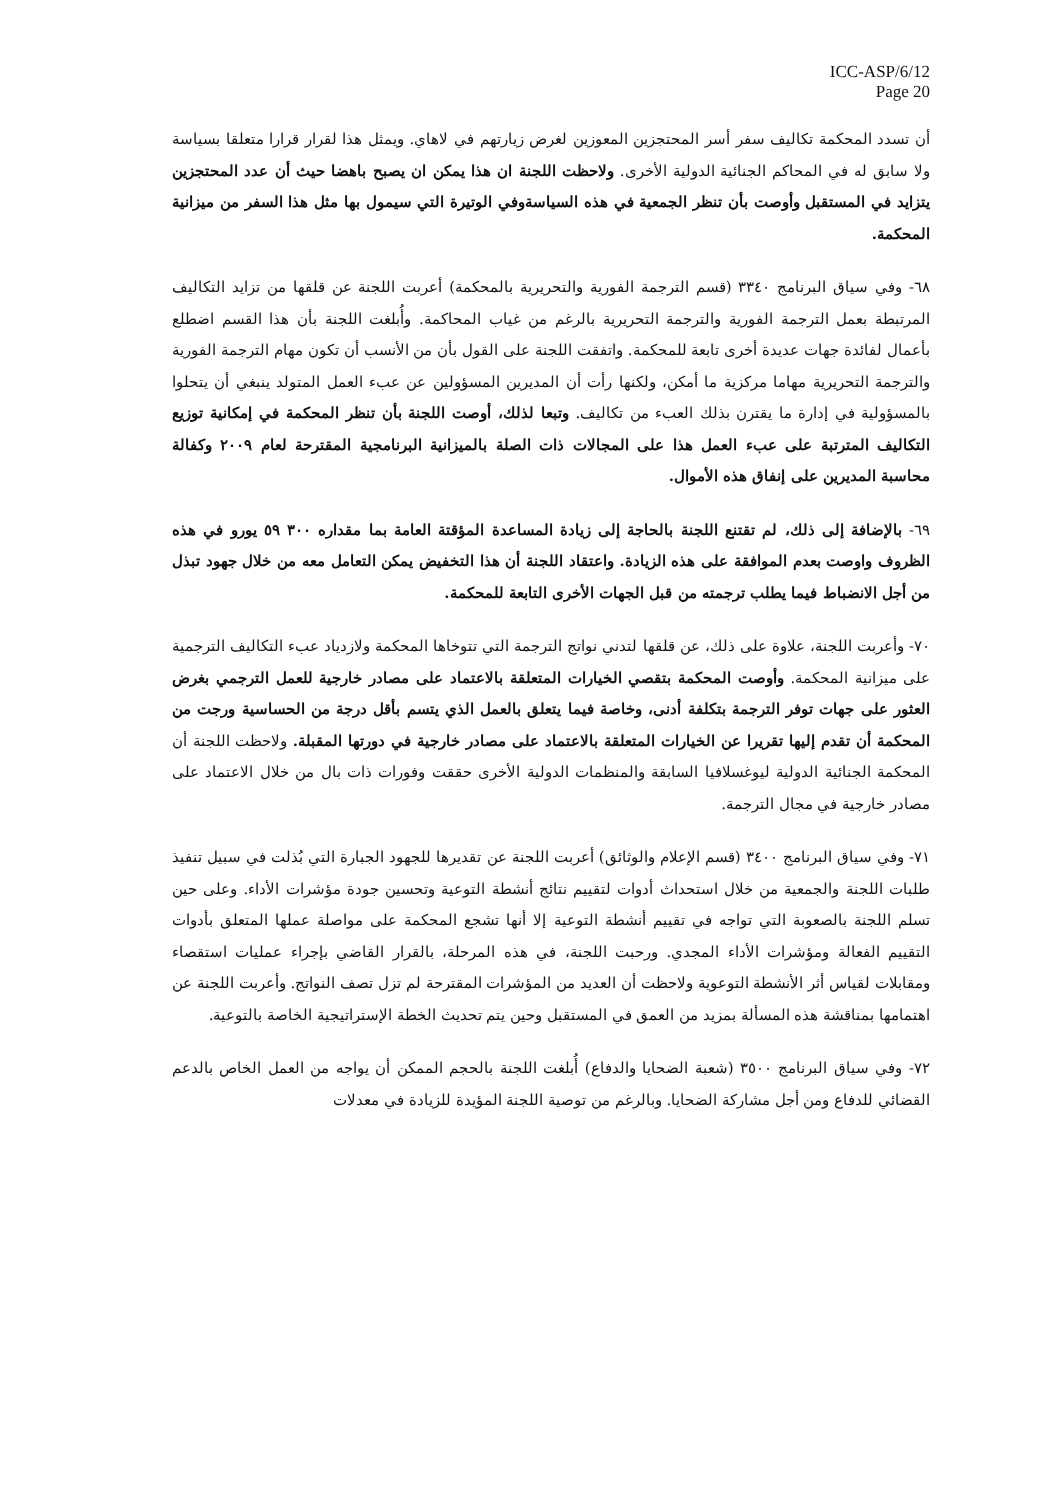ICC-ASP/6/12
Page 20
أن تسدد المحكمة تكاليف سفر أسر المحتجزين المعوزين لغرض زيارتهم في لاهاي. ويمثل هذا لقرار قرارا متعلقا بسياسة ولا سابق له في المحاكم الجنائية الدولية الأخرى. ولاحظت اللجنة ان هذا يمكن ان يصبح باهضا حيث أن عدد المحتجزين يتزايد في المستقبل وأوصت بأن تنظر الجمعية في هذه السياسةوفي الوتيرة التي سيمول بها مثل هذا السفر من ميزانية المحكمة.
٦٨- وفي سياق البرنامج ٣٣٤٠ (قسم الترجمة الفورية والتحريرية بالمحكمة) أعربت اللجنة عن قلقها من تزايد التكاليف المرتبطة بعمل الترجمة الفورية والترجمة التحريرية بالرغم من غياب المحاكمة. وأُبلغت اللجنة بأن هذا القسم اضطلع بأعمال لفائدة جهات عديدة أخرى تابعة للمحكمة. واتفقت اللجنة على القول بأن من الأنسب أن تكون مهام الترجمة الفورية والترجمة التحريرية مهاما مركزية ما أمكن، ولكنها رأت أن المديرين المسؤولين عن عبء العمل المتولد ينبغي أن يتحلوا بالمسؤولية في إدارة ما يقترن بذلك العبء من تكاليف. وتبعا لذلك، أوصت اللجنة بأن تنظر المحكمة في إمكانية توزيع التكاليف المترتبة على عبء العمل هذا على المجالات ذات الصلة بالميزانية البرنامجية المقترحة لعام ٢٠٠٩ وكفالة محاسبة المديرين على إنفاق هذه الأموال.
٦٩- بالإضافة إلى ذلك، لم تقتنع اللجنة بالحاجة إلى زيادة المساعدة المؤقتة العامة بما مقداره ٣٠٠ ٥٩ يورو في هذه الظروف واوصت بعدم الموافقة على هذه الزيادة. واعتقاد اللجنة أن هذا التخفيض يمكن التعامل معه من خلال جهود تبذل من أجل الانضباط فيما يطلب ترجمته من قبل الجهات الأخرى التابعة للمحكمة.
٧٠- وأعربت اللجنة، علاوة على ذلك، عن قلقها لتدني نواتج الترجمة التي تتوخاها المحكمة ولازدياد عبء التكاليف الترجمية على ميزانية المحكمة. وأوصت المحكمة بتقصي الخيارات المتعلقة بالاعتماد على مصادر خارجية للعمل الترجمي بغرض العثور على جهات توفر الترجمة بتكلفة أدنى، وخاصة فيما يتعلق بالعمل الذي يتسم بأقل درجة من الحساسية ورجت من المحكمة أن تقدم إليها تقريرا عن الخيارات المتعلقة بالاعتماد على مصادر خارجية في دورتها المقبلة. ولاحظت اللجنة أن المحكمة الجنائية الدولية ليوغسلافيا السابقة والمنظمات الدولية الأخرى حققت وفورات ذات بال من خلال الاعتماد على مصادر خارجية في مجال الترجمة.
٧١- وفي سياق البرنامج ٣٤٠٠ (قسم الإعلام والوثائق) أعربت اللجنة عن تقديرها للجهود الجبارة التي بُذلت في سبيل تنفيذ طلبات اللجنة والجمعية من خلال استحداث أدوات لتقييم نتائج أنشطة التوعية وتحسين جودة مؤشرات الأداء. وعلى حين تسلم اللجنة بالصعوبة التي تواجه في تقييم أنشطة التوعية إلا أنها تشجع المحكمة على مواصلة عملها المتعلق بأدوات التقييم الفعالة ومؤشرات الأداء المجدي. ورحبت اللجنة، في هذه المرحلة، بالقرار القاضي بإجراء عمليات استقصاء ومقابلات لقياس أثر الأنشطة التوعوية ولاحظت أن العديد من المؤشرات المقترحة لم تزل تصف النواتج. وأعربت اللجنة عن اهتمامها بمناقشة هذه المسألة بمزيد من العمق في المستقبل وحين يتم تحديث الخطة الإستراتيجية الخاصة بالتوعية.
٧٢- وفي سياق البرنامج ٣٥٠٠ (شعبة الضحايا والدفاع) أُبلغت اللجنة بالحجم الممكن أن يواجه من العمل الخاص بالدعم القضائي للدفاع ومن أجل مشاركة الضحايا. وبالرغم من توصية اللجنة المؤيدة للزيادة في معدلات